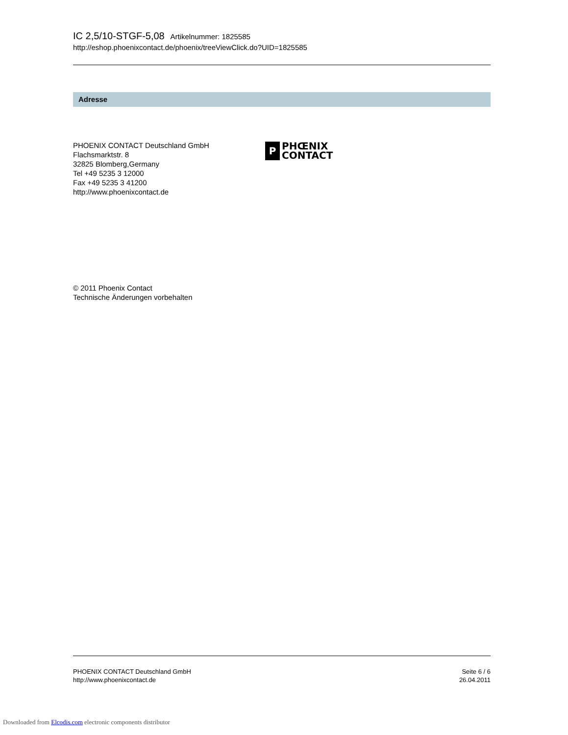IC 2,5/10-STGF-5,08 Artikelnummer: 1825585
http://eshop.phoenixcontact.de/phoenix/treeViewClick.do?UID=1825585
Adresse
PHOENIX CONTACT Deutschland GmbH
Flachsmarktstr. 8
32825 Blomberg,Germany
Tel +49 5235 3 12000
Fax +49 5235 3 41200
http://www.phoenixcontact.de
P
PHŒNIX
CONTACT
© 2011 Phoenix Contact
Technische Änderungen vorbehalten
PHOENIX CONTACT Deutschland GmbH
http://www.phoenixcontact.de
Seite 6 / 6
26.04.2011
Downloaded from Elcodis.com electronic components distributor